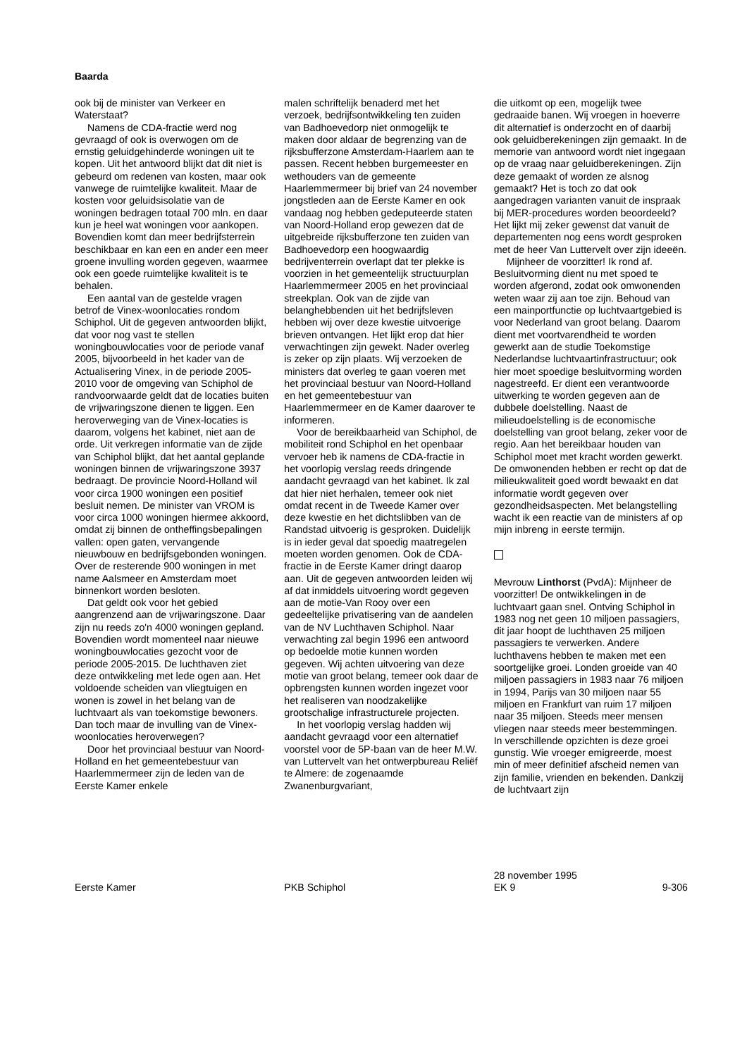Baarda
ook bij de minister van Verkeer en Waterstaat?
Namens de CDA-fractie werd nog gevraagd of ook is overwogen om de ernstig geluidgehinderde woningen uit te kopen. Uit het antwoord blijkt dat dit niet is gebeurd om redenen van kosten, maar ook vanwege de ruimtelijke kwaliteit. Maar de kosten voor geluidsisolatie van de woningen bedragen totaal 700 mln. en daar kun je heel wat woningen voor aankopen. Bovendien komt dan meer bedrijfsterrein beschikbaar en kan een en ander een meer groene invulling worden gegeven, waarmee ook een goede ruimtelijke kwaliteit is te behalen.
Een aantal van de gestelde vragen betrof de Vinex-woonlocaties rondom Schiphol. Uit de gegeven antwoorden blijkt, dat voor nog vast te stellen woningbouwlocaties voor de periode vanaf 2005, bijvoorbeeld in het kader van de Actualisering Vinex, in de periode 2005-2010 voor de omgeving van Schiphol de randvoorwaarde geldt dat de locaties buiten de vrijwaringszone dienen te liggen. Een heroverweging van de Vinex-locaties is daarom, volgens het kabinet, niet aan de orde. Uit verkregen informatie van de zijde van Schiphol blijkt, dat het aantal geplande woningen binnen de vrijwaringszone 3937 bedraagt. De provincie Noord-Holland wil voor circa 1900 woningen een positief besluit nemen. De minister van VROM is voor circa 1000 woningen hiermee akkoord, omdat zij binnen de ontheffingsbepalingen vallen: open gaten, vervangende nieuwbouw en bedrijfsgebonden woningen. Over de resterende 900 woningen in met name Aalsmeer en Amsterdam moet binnenkort worden besloten.
Dat geldt ook voor het gebied aangrenzend aan de vrijwaringszone. Daar zijn nu reeds zo'n 4000 woningen gepland. Bovendien wordt momenteel naar nieuwe woningbouwlocaties gezocht voor de periode 2005-2015. De luchthaven ziet deze ontwikkeling met lede ogen aan. Het voldoende scheiden van vliegtuigen en wonen is zowel in het belang van de luchtvaart als van toekomstige bewoners. Dan toch maar de invulling van de Vinex-woonlocaties heroverwegen?
Door het provinciaal bestuur van Noord-Holland en het gemeentebestuur van Haarlemmermeer zijn de leden van de Eerste Kamer enkele
malen schriftelijk benaderd met het verzoek, bedrijfsontwikkeling ten zuiden van Badhoevedorp niet onmogelijk te maken door aldaar de begrenzing van de rijksbufferzone Amsterdam-Haarlem aan te passen. Recent hebben burgemeester en wethouders van de gemeente Haarlemmermeer bij brief van 24 november jongstleden aan de Eerste Kamer en ook vandaag nog hebben gedeputeerde staten van Noord-Holland erop gewezen dat de uitgebreide rijksbufferzone ten zuiden van Badhoevedorp een hoogwaardig bedrijventerrein overlapt dat ter plekke is voorzien in het gemeentelijk structuurplan Haarlemmermeer 2005 en het provinciaal streekplan. Ook van de zijde van belanghebbenden uit het bedrijfsleven hebben wij over deze kwestie uitvoerige brieven ontvangen. Het lijkt erop dat hier verwachtingen zijn gewekt. Nader overleg is zeker op zijn plaats. Wij verzoeken de ministers dat overleg te gaan voeren met het provinciaal bestuur van Noord-Holland en het gemeentebestuur van Haarlemmermeer en de Kamer daarover te informeren.
Voor de bereikbaarheid van Schiphol, de mobiliteit rond Schiphol en het openbaar vervoer heb ik namens de CDA-fractie in het voorlopig verslag reeds dringende aandacht gevraagd van het kabinet. Ik zal dat hier niet herhalen, temeer ook niet omdat recent in de Tweede Kamer over deze kwestie en het dichtslibben van de Randstad uitvoerig is gesproken. Duidelijk is in ieder geval dat spoedig maatregelen moeten worden genomen. Ook de CDA-fractie in de Eerste Kamer dringt daarop aan. Uit de gegeven antwoorden leiden wij af dat inmiddels uitvoering wordt gegeven aan de motie-Van Rooy over een gedeeltelijke privatisering van de aandelen van de NV Luchthaven Schiphol. Naar verwachting zal begin 1996 een antwoord op bedoelde motie kunnen worden gegeven. Wij achten uitvoering van deze motie van groot belang, temeer ook daar de opbrengsten kunnen worden ingezet voor het realiseren van noodzakelijke grootschalige infrastructurele projecten.
In het voorlopig verslag hadden wij aandacht gevraagd voor een alternatief voorstel voor de 5P-baan van de heer M.W. van Luttervelt van het ontwerpbureau Reliëf te Almere: de zogenaamde Zwanenburgvariant,
die uitkomt op een, mogelijk twee gedraaide banen. Wij vroegen in hoeverre dit alternatief is onderzocht en of daarbij ook geluidberekeningen zijn gemaakt. In de memorie van antwoord wordt niet ingegaan op de vraag naar geluidberekeningen. Zijn deze gemaakt of worden ze alsnog gemaakt? Het is toch zo dat ook aangedragen varianten vanuit de inspraak bij MER-procedures worden beoordeeld? Het lijkt mij zeker gewenst dat vanuit de departementen nog eens wordt gesproken met de heer Van Luttervelt over zijn ideeën.
Mijnheer de voorzitter! Ik rond af. Besluitvorming dient nu met spoed te worden afgerond, zodat ook omwonenden weten waar zij aan toe zijn. Behoud van een mainportfunctie op luchtvaartgebied is voor Nederland van groot belang. Daarom dient met voortvarendheid te worden gewerkt aan de studie Toekomstige Nederlandse luchtvaartinfrastructuur; ook hier moet spoedige besluitvorming worden nagestreefd. Er dient een verantwoorde uitwerking te worden gegeven aan de dubbele doelstelling. Naast de milieudoelstelling is de economische doelstelling van groot belang, zeker voor de regio. Aan het bereikbaar houden van Schiphol moet met kracht worden gewerkt. De omwonenden hebben er recht op dat de milieukwaliteit goed wordt bewaakt en dat informatie wordt gegeven over gezondheidsaspecten. Met belangstelling wacht ik een reactie van de ministers af op mijn inbreng in eerste termijn.
Mevrouw Linthorst (PvdA): Mijnheer de voorzitter! De ontwikkelingen in de luchtvaart gaan snel. Ontving Schiphol in 1983 nog net geen 10 miljoen passagiers, dit jaar hoopt de luchthaven 25 miljoen passagiers te verwerken. Andere luchthavens hebben te maken met een soortgelijke groei. Londen groeide van 40 miljoen passagiers in 1983 naar 76 miljoen in 1994, Parijs van 30 miljoen naar 55 miljoen en Frankfurt van ruim 17 miljoen naar 35 miljoen. Steeds meer mensen vliegen naar steeds meer bestemmingen. In verschillende opzichten is deze groei gunstig. Wie vroeger emigreerde, moest min of meer definitief afscheid nemen van zijn familie, vrienden en bekenden. Dankzij de luchtvaart zijn
Eerste Kamer PKB Schiphol
28 november 1995
EK 9 9-306